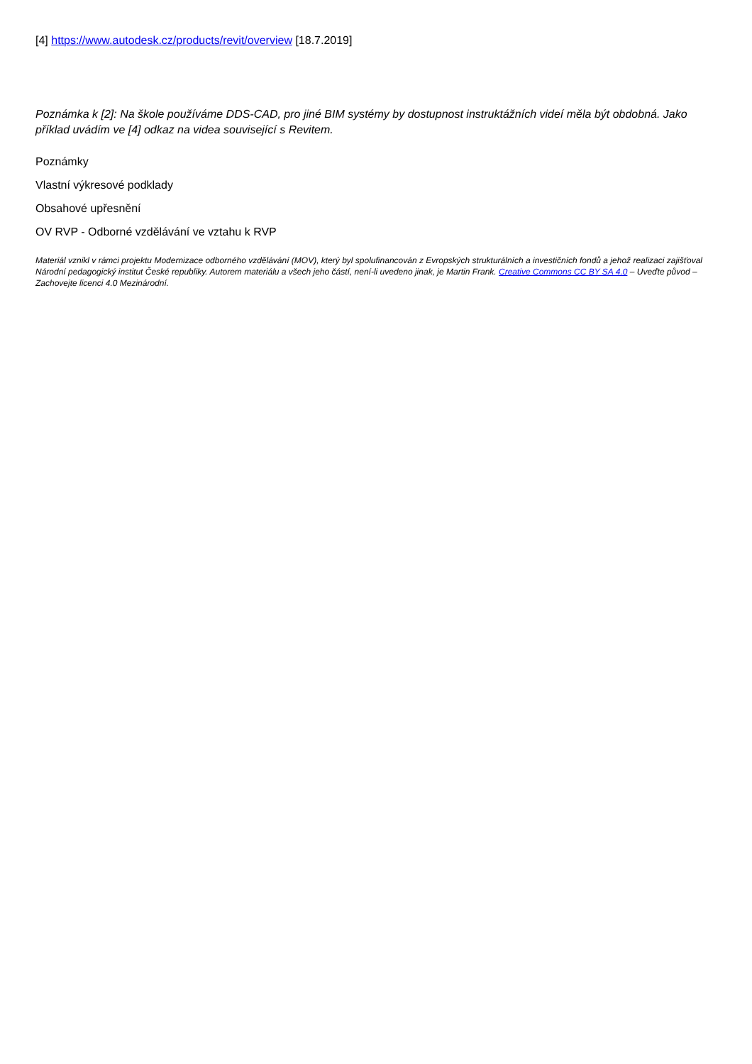[4] https://www.autodesk.cz/products/revit/overview [18.7.2019]
Poznámka k [2]: Na škole používáme DDS-CAD, pro jiné BIM systémy by dostupnost instruktážních videí měla být obdobná. Jako příklad uvádím ve [4] odkaz na videa související s Revitem.
Poznámky
Vlastní výkresové podklady
Obsahové upřesnění
OV RVP - Odborné vzdělávání ve vztahu k RVP
Materiál vznikl v rámci projektu Modernizace odborného vzdělávání (MOV), který byl spolufinancován z Evropských strukturálních a investičních fondů a jehož realizaci zajišťoval Národní pedagogický institut České republiky. Autorem materiálu a všech jeho částí, není-li uvedeno jinak, je Martin Frank. Creative Commons CC BY SA 4.0 – Uveďte původ – Zachovejte licenci 4.0 Mezinárodní.